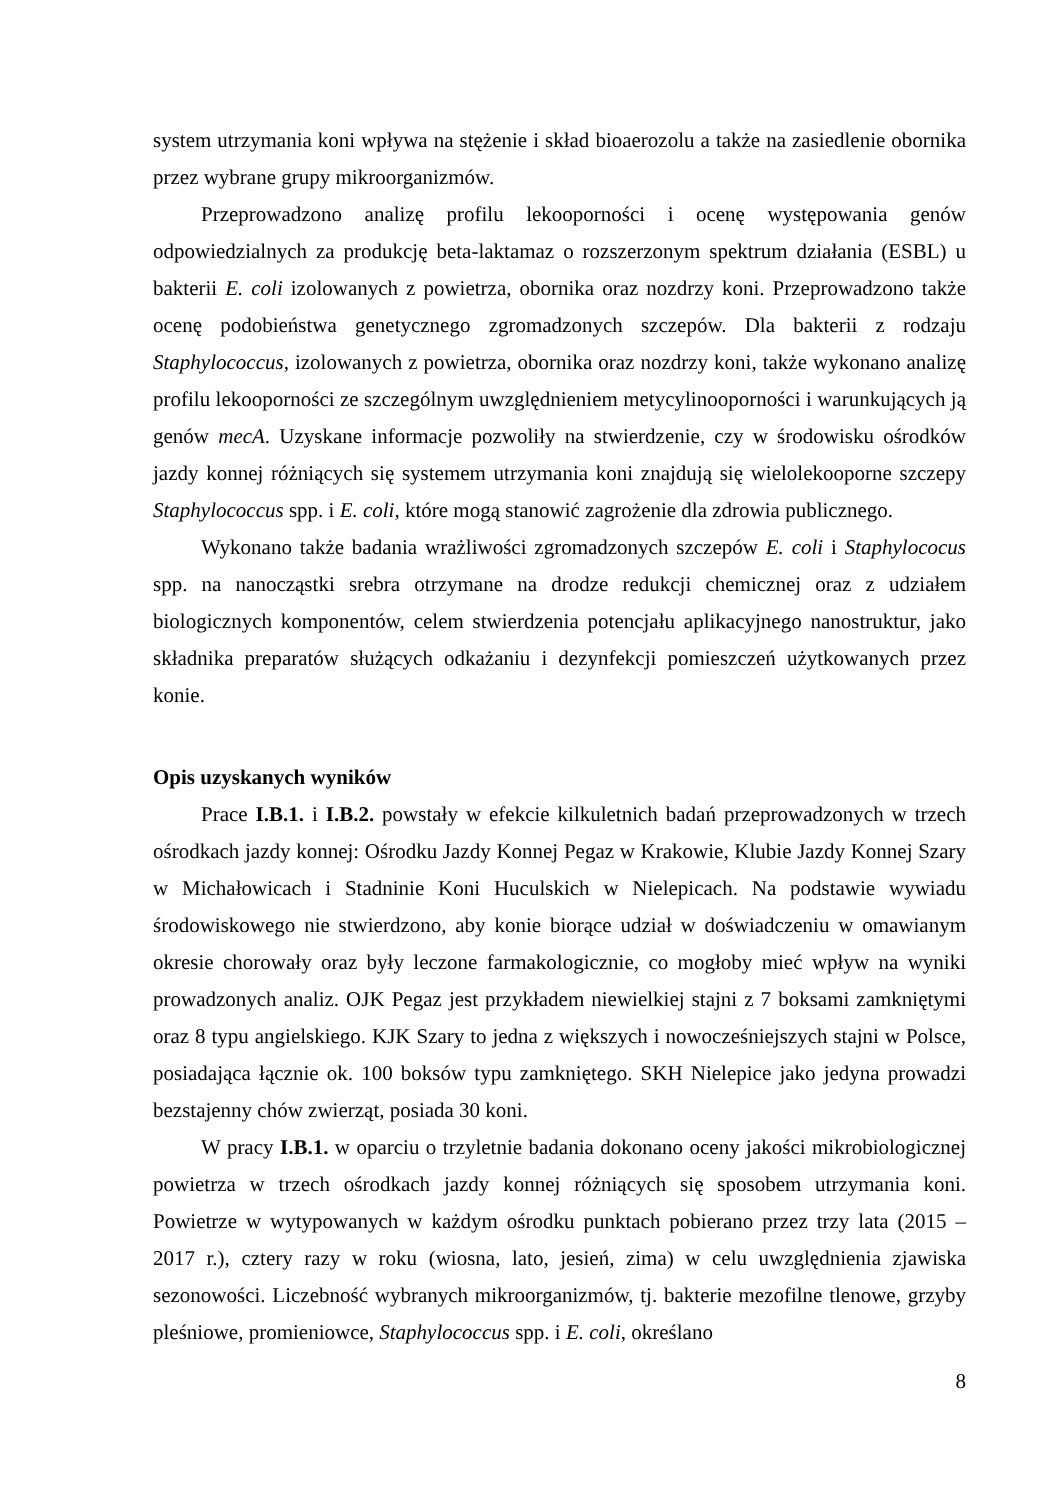system utrzymania koni wpływa na stężenie i skład bioaerozolu a także na zasiedlenie obornika przez wybrane grupy mikroorganizmów.
Przeprowadzono analizę profilu lekooporności i ocenę występowania genów odpowiedzialnych za produkcję beta-laktamaz o rozszerzonym spektrum działania (ESBL) u bakterii E. coli izolowanych z powietrza, obornika oraz nozdrzy koni. Przeprowadzono także ocenę podobieństwa genetycznego zgromadzonych szczepów. Dla bakterii z rodzaju Staphylococcus, izolowanych z powietrza, obornika oraz nozdrzy koni, także wykonano analizę profilu lekooporności ze szczególnym uwzględnieniem metycylinooporności i warunkujących ją genów mecA. Uzyskane informacje pozwoliły na stwierdzenie, czy w środowisku ośrodków jazdy konnej różniących się systemem utrzymania koni znajdują się wielolekooporne szczepy Staphylococcus spp. i E. coli, które mogą stanowić zagrożenie dla zdrowia publicznego.
Wykonano także badania wrażliwości zgromadzonych szczepów E. coli i Staphylococus spp. na nanocząstki srebra otrzymane na drodze redukcji chemicznej oraz z udziałem biologicznych komponentów, celem stwierdzenia potencjału aplikacyjnego nanostruktur, jako składnika preparatów służących odkażaniu i dezynfekcji pomieszczeń użytkowanych przez konie.
Opis uzyskanych wyników
Prace I.B.1. i I.B.2. powstały w efekcie kilkuletnich badań przeprowadzonych w trzech ośrodkach jazdy konnej: Ośrodku Jazdy Konnej Pegaz w Krakowie, Klubie Jazdy Konnej Szary w Michałowicach i Stadninie Koni Huculskich w Nielepicach. Na podstawie wywiadu środowiskowego nie stwierdzono, aby konie biorące udział w doświadczeniu w omawianym okresie chorowały oraz były leczone farmakologicznie, co mogłoby mieć wpływ na wyniki prowadzonych analiz. OJK Pegaz jest przykładem niewielkiej stajni z 7 boksami zamkniętymi oraz 8 typu angielskiego. KJK Szary to jedna z większych i nowocześniejszych stajni w Polsce, posiadająca łącznie ok. 100 boksów typu zamkniętego. SKH Nielepice jako jedyna prowadzi bezstajenny chów zwierząt, posiada 30 koni.
W pracy I.B.1. w oparciu o trzyletnie badania dokonano oceny jakości mikrobiologicznej powietrza w trzech ośrodkach jazdy konnej różniących się sposobem utrzymania koni. Powietrze w wytypowanych w każdym ośrodku punktach pobierano przez trzy lata (2015 – 2017 r.), cztery razy w roku (wiosna, lato, jesień, zima) w celu uwzględnienia zjawiska sezonowości. Liczebność wybranych mikroorganizmów, tj. bakterie mezofilne tlenowe, grzyby pleśniowe, promieniowce, Staphylococcus spp. i E. coli, określano
8